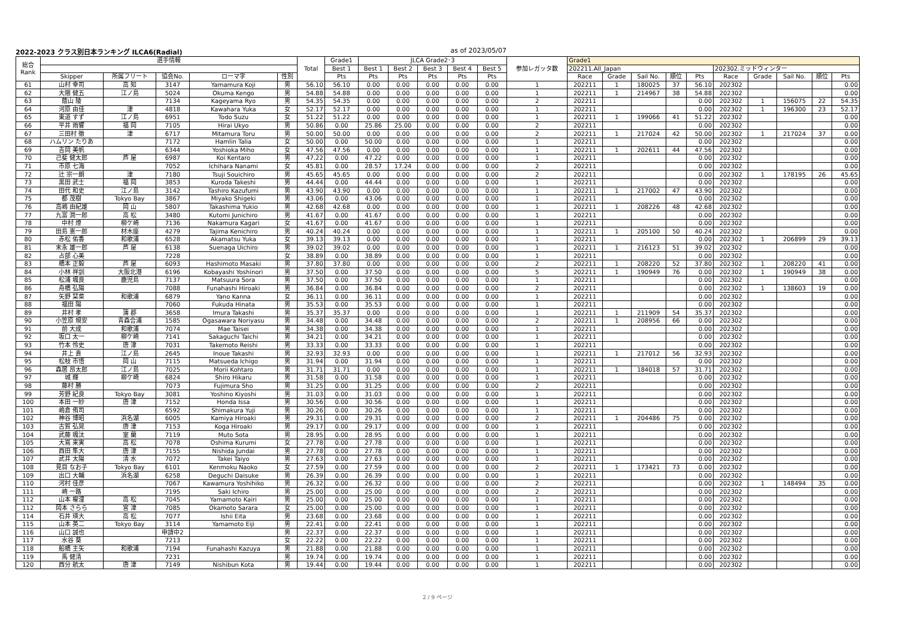2022-2023 クラス別日本ランキング ILCA6(Radial) as of 2023/05/07
| 総合 Rank | 選手情報 | | | | | Total | Grade1 | JLCA Grade2･3 | | | | | 参加レガッタ数 | Grade1 | | | | | | | | | |
| --- | --- | --- | --- | --- | --- | --- | --- | --- | --- | --- | --- | --- | --- | --- | --- | --- | --- | --- | --- | --- | --- | --- | --- |
| | | | | | | | Best 1 | Best 1 | Best 2 | Best 3 | Best 4 | Best 5 | | 202211.All_Japan | | | | | 202302.ミッドウィンター | | | | |
| | Skipper | 所属フリート | 協会No. | ローマ字 | 性別 | | Pts | Pts | Pts | Pts | Pts | Pts | | Race | Grade | Sail No. | 順位 | Pts | Race | Grade | Sail No. | 順位 | Pts |
| 61 | 山村 幸司 | 高 知 | 3147 | Yamamura Koji | 男 | 56.10 | 56.10 | 0.00 | 0.00 | 0.00 | 0.00 | 0.00 | 1 | 202211 | 1 | 180025 | 37 | 56.10 | 202302 | | | | 0.00 |
| 62 | 大隈 健五 | 江ノ島 | 5024 | Okuma Kengo | 男 | 54.88 | 54.88 | 0.00 | 0.00 | 0.00 | 0.00 | 0.00 | 1 | 202211 | 1 | 214967 | 38 | 54.88 | 202302 | | | | 0.00 |
| 63 | 蔭山 陵 | | 7134 | Kageyama Ryo | 男 | 54.35 | 54.35 | 0.00 | 0.00 | 0.00 | 0.00 | 0.00 | 2 | 202211 | | | | 0.00 | 202302 | 1 | 156075 | 22 | 54.35 |
| 64 | 河原 由佳 | 津 | 4818 | Kawahara Yuka | 女 | 52.17 | 52.17 | 0.00 | 0.00 | 0.00 | 0.00 | 0.00 | 1 | 202211 | | | | 0.00 | 202302 | 1 | 196300 | 23 | 52.17 |
| 65 | 東道 すず | 江ノ島 | 6951 | Todo Suzu | 女 | 51.22 | 51.22 | 0.00 | 0.00 | 0.00 | 0.00 | 0.00 | 1 | 202211 | 1 | 199066 | 41 | 51.22 | 202302 | | | | 0.00 |
| 66 | 平井 雨響 | 福 岡 | 7105 | Hirai Ukyo | 男 | 50.86 | 0.00 | 25.86 | 25.00 | 0.00 | 0.00 | 0.00 | 2 | 202211 | | | | 0.00 | 202302 | | | | 0.00 |
| 67 | 三田村 徹 | 津 | 6717 | Mitamura Toru | 男 | 50.00 | 50.00 | 0.00 | 0.00 | 0.00 | 0.00 | 0.00 | 2 | 202211 | 1 | 217024 | 42 | 50.00 | 202302 | 1 | 217024 | 37 | 0.00 |
| 68 | ハムリン たりあ | | 7172 | Hamlin Talia | 女 | 50.00 | 0.00 | 50.00 | 0.00 | 0.00 | 0.00 | 0.00 | 1 | 202211 | | | | 0.00 | 202302 | | | | 0.00 |
| 69 | 吉岡 美帆 | | 6344 | Yoshioka Miho | 女 | 47.56 | 47.56 | 0.00 | 0.00 | 0.00 | 0.00 | 0.00 | 1 | 202211 | 1 | 202611 | 44 | 47.56 | 202302 | | | | 0.00 |
| 70 | 己斐 健太郎 | 芦 屋 | 6987 | Koi Kentaro | 男 | 47.22 | 0.00 | 47.22 | 0.00 | 0.00 | 0.00 | 0.00 | 1 | 202211 | | | | 0.00 | 202302 | | | | 0.00 |
| 71 | 市原 七海 | | 7052 | Ichihara Nanami | 女 | 45.81 | 0.00 | 28.57 | 17.24 | 0.00 | 0.00 | 0.00 | 2 | 202211 | | | | 0.00 | 202302 | | | | 0.00 |
| 72 | 辻 宗一朗 | 津 | 7180 | Tsuji Souichiro | 男 | 45.65 | 45.65 | 0.00 | 0.00 | 0.00 | 0.00 | 0.00 | 2 | 202211 | | | | 0.00 | 202302 | 1 | 178195 | 26 | 45.65 |
| 73 | 黒田 武士 | 福 岡 | 3853 | Kuroda Takeshi | 男 | 44.44 | 0.00 | 44.44 | 0.00 | 0.00 | 0.00 | 0.00 | 1 | 202211 | | | | 0.00 | 202302 | | | | 0.00 |
| 74 | 田代 和史 | 江ノ島 | 3142 | Tashiro Kazufumi | 男 | 43.90 | 43.90 | 0.00 | 0.00 | 0.00 | 0.00 | 0.00 | 1 | 202211 | 1 | 217002 | 47 | 43.90 | 202302 | | | | 0.00 |
| 75 | 都 茂樹 | Tokyo Bay | 3867 | Miyako Shigeki | 男 | 43.06 | 0.00 | 43.06 | 0.00 | 0.00 | 0.00 | 0.00 | 1 | 202211 | | | | 0.00 | 202302 | | | | 0.00 |
| 76 | 高嶋 由紀雄 | 岡 山 | 5807 | Takashima Yukio | 男 | 42.68 | 42.68 | 0.00 | 0.00 | 0.00 | 0.00 | 0.00 | 1 | 202211 | 1 | 208226 | 48 | 42.68 | 202302 | | | | 0.00 |
| 77 | 九富 潤一郎 | 高 松 | 3480 | Kutomi Junichiro | 男 | 41.67 | 0.00 | 41.67 | 0.00 | 0.00 | 0.00 | 0.00 | 1 | 202211 | | | | 0.00 | 202302 | | | | 0.00 |
| 78 | 中村 燎 | 柳ケ崎 | 7136 | Nakamura Kagari | 女 | 41.67 | 0.00 | 41.67 | 0.00 | 0.00 | 0.00 | 0.00 | 1 | 202211 | | | | 0.00 | 202302 | | | | 0.00 |
| 79 | 田島 憲一郎 | 材木座 | 4279 | Tajima Kenichiro | 男 | 40.24 | 40.24 | 0.00 | 0.00 | 0.00 | 0.00 | 0.00 | 1 | 202211 | 1 | 205100 | 50 | 40.24 | 202302 | | | | 0.00 |
| 80 | 赤松 佑香 | 和歌浦 | 6528 | Akamatsu Yuka | 女 | 39.13 | 39.13 | 0.00 | 0.00 | 0.00 | 0.00 | 0.00 | 1 | 202211 | | | | 0.00 | 202302 | 1 | 206899 | 29 | 39.13 |
| 81 | 末永 雄一郎 | 芦 屋 | 6138 | Suenaga Uichiro | 男 | 39.02 | 39.02 | 0.00 | 0.00 | 0.00 | 0.00 | 0.00 | 1 | 202211 | 1 | 216123 | 51 | 39.02 | 202302 | | | | 0.00 |
| 82 | 占部 心美 | | 7228 | | 女 | 38.89 | 0.00 | 38.89 | 0.00 | 0.00 | 0.00 | 0.00 | 1 | 202211 | | | | 0.00 | 202302 | | | | 0.00 |
| 83 | 橋本 正毅 | 芦 屋 | 6093 | Hashimoto Masaki | 男 | 37.80 | 37.80 | 0.00 | 0.00 | 0.00 | 0.00 | 0.00 | 2 | 202211 | 1 | 208220 | 52 | 37.80 | 202302 | 1 | 208220 | 41 | 0.00 |
| 84 | 小林 祥訓 | 大阪北港 | 6196 | Kobayashi Yoshinori | 男 | 37.50 | 0.00 | 37.50 | 0.00 | 0.00 | 0.00 | 0.00 | 5 | 202211 | 1 | 190949 | 76 | 0.00 | 202302 | 1 | 190949 | 38 | 0.00 |
| 85 | 松浦 颯良 | 鹿児島 | 7137 | Matsuura Sora | 男 | 37.50 | 0.00 | 37.50 | 0.00 | 0.00 | 0.00 | 0.00 | 1 | 202211 | | | | 0.00 | 202302 | | | | 0.00 |
| 86 | 舟橋 弘陽 | | 7088 | Funahashi Hiroaki | 男 | 36.84 | 0.00 | 36.84 | 0.00 | 0.00 | 0.00 | 0.00 | 2 | 202211 | | | | 0.00 | 202302 | 1 | 138603 | 19 | 0.00 |
| 87 | 矢野 栞菜 | 和歌浦 | 6879 | Yano Kanna | 女 | 36.11 | 0.00 | 36.11 | 0.00 | 0.00 | 0.00 | 0.00 | 1 | 202211 | | | | 0.00 | 202302 | | | | 0.00 |
| 88 | 福田 陽 | | 7060 | Fukuda Hinata | 男 | 35.53 | 0.00 | 35.53 | 0.00 | 0.00 | 0.00 | 0.00 | 1 | 202211 | | | | 0.00 | 202302 | | | | 0.00 |
| 89 | 井村 孝 | 蒲 郡 | 3658 | Imura Takashi | 男 | 35.37 | 35.37 | 0.00 | 0.00 | 0.00 | 0.00 | 0.00 | 1 | 202211 | 1 | 211909 | 54 | 35.37 | 202302 | | | | 0.00 |
| 90 | 小笠原 規安 | 青森合浦 | 1585 | Ogasawara Noriyasu | 男 | 34.48 | 0.00 | 34.48 | 0.00 | 0.00 | 0.00 | 0.00 | 2 | 202211 | 1 | 208956 | 66 | 0.00 | 202302 | | | | 0.00 |
| 91 | 前 大成 | 和歌浦 | 7074 | Mae Taisei | 男 | 34.38 | 0.00 | 34.38 | 0.00 | 0.00 | 0.00 | 0.00 | 1 | 202211 | | | | 0.00 | 202302 | | | | 0.00 |
| 92 | 坂口 太一 | 柳ケ崎 | 7141 | Sakaguchi Taichi | 男 | 34.21 | 0.00 | 34.21 | 0.00 | 0.00 | 0.00 | 0.00 | 1 | 202211 | | | | 0.00 | 202302 | | | | 0.00 |
| 93 | 竹本 怜史 | 唐 津 | 7031 | Takemoto Reishi | 男 | 33.33 | 0.00 | 33.33 | 0.00 | 0.00 | 0.00 | 0.00 | 1 | 202211 | | | | 0.00 | 202302 | | | | 0.00 |
| 94 | 井上 貴 | 江ノ島 | 2645 | Inoue Takashi | 男 | 32.93 | 32.93 | 0.00 | 0.00 | 0.00 | 0.00 | 0.00 | 1 | 202211 | 1 | 217012 | 56 | 32.93 | 202302 | | | | 0.00 |
| 95 | 松枝 市悟 | 岡 山 | 7115 | Matsueda Ichigo | 男 | 31.94 | 0.00 | 31.94 | 0.00 | 0.00 | 0.00 | 0.00 | 1 | 202211 | | | | 0.00 | 202302 | | | | 0.00 |
| 96 | 森居 昂太郎 | 江ノ島 | 7025 | Morii Kohtaro | 男 | 31.71 | 31.71 | 0.00 | 0.00 | 0.00 | 0.00 | 0.00 | 1 | 202211 | 1 | 184018 | 57 | 31.71 | 202302 | | | | 0.00 |
| 97 | 城 輝 | 柳ケ崎 | 6824 | Shiro Hikaru | 男 | 31.58 | 0.00 | 31.58 | 0.00 | 0.00 | 0.00 | 0.00 | 1 | 202211 | | | | 0.00 | 202302 | | | | 0.00 |
| 98 | 藤村 勝 | | 7073 | Fujimura Sho | 男 | 31.25 | 0.00 | 31.25 | 0.00 | 0.00 | 0.00 | 0.00 | 2 | 202211 | | | | 0.00 | 202302 | | | | 0.00 |
| 99 | 芳野 紀良 | Tokyo Bay | 3081 | Yoshino Kiyoshi | 男 | 31.03 | 0.00 | 31.03 | 0.00 | 0.00 | 0.00 | 0.00 | 1 | 202211 | | | | 0.00 | 202302 | | | | 0.00 |
| 100 | 本田 一紗 | 唐 津 | 7152 | Honda Issa | 男 | 30.56 | 0.00 | 30.56 | 0.00 | 0.00 | 0.00 | 0.00 | 1 | 202211 | | | | 0.00 | 202302 | | | | 0.00 |
| 101 | 嶋倉 侑司 | | 6592 | Shimakura Yuji | 男 | 30.26 | 0.00 | 30.26 | 0.00 | 0.00 | 0.00 | 0.00 | 1 | 202211 | | | | 0.00 | 202302 | | | | 0.00 |
| 102 | 神谷 博昭 | 浜名湖 | 6005 | Kamiya Hiroaki | 男 | 29.31 | 0.00 | 29.31 | 0.00 | 0.00 | 0.00 | 0.00 | 2 | 202211 | 1 | 204486 | 75 | 0.00 | 202302 | | | | 0.00 |
| 103 | 古賀 弘晃 | 唐 津 | 7153 | Koga Hiroaki | 男 | 29.17 | 0.00 | 29.17 | 0.00 | 0.00 | 0.00 | 0.00 | 1 | 202211 | | | | 0.00 | 202302 | | | | 0.00 |
| 104 | 武藤 颯汰 | 室 蘭 | 7119 | Muto Sota | 男 | 28.95 | 0.00 | 28.95 | 0.00 | 0.00 | 0.00 | 0.00 | 1 | 202211 | | | | 0.00 | 202302 | | | | 0.00 |
| 105 | 大嶌 来実 | 高 松 | 7078 | Oshima Kurumi | 女 | 27.78 | 0.00 | 27.78 | 0.00 | 0.00 | 0.00 | 0.00 | 1 | 202211 | | | | 0.00 | 202302 | | | | 0.00 |
| 106 | 西田 隼大 | 唐 津 | 7155 | Nishida Jundai | 男 | 27.78 | 0.00 | 27.78 | 0.00 | 0.00 | 0.00 | 0.00 | 1 | 202211 | | | | 0.00 | 202302 | | | | 0.00 |
| 107 | 武井 太陽 | 清 水 | 7072 | Takei Taiyo | 男 | 27.63 | 0.00 | 27.63 | 0.00 | 0.00 | 0.00 | 0.00 | 1 | 202211 | | | | 0.00 | 202302 | | | | 0.00 |
| 108 | 見目 なお子 | Tokyo Bay | 6101 | Kenmoku Naoko | 女 | 27.59 | 0.00 | 27.59 | 0.00 | 0.00 | 0.00 | 0.00 | 2 | 202211 | 1 | 173421 | 73 | 0.00 | 202302 | | | | 0.00 |
| 109 | 出口 大輔 | 浜名湖 | 6258 | Deguchi Daisuke | 男 | 26.39 | 0.00 | 26.39 | 0.00 | 0.00 | 0.00 | 0.00 | 1 | 202211 | | | | 0.00 | 202302 | | | | 0.00 |
| 110 | 河村 佳彦 | | 7067 | Kawamura Yoshihiko | 男 | 26.32 | 0.00 | 26.32 | 0.00 | 0.00 | 0.00 | 0.00 | 2 | 202211 | | | | 0.00 | 202302 | 1 | 148494 | 35 | 0.00 |
| 111 | 崎 一路 | | 7195 | Saki Ichiro | 男 | 25.00 | 0.00 | 25.00 | 0.00 | 0.00 | 0.00 | 0.00 | 2 | 202211 | | | | 0.00 | 202302 | | | | 0.00 |
| 112 | 山本 櫂浬 | 高 松 | 7045 | Yamamoto Kairi | 男 | 25.00 | 0.00 | 25.00 | 0.00 | 0.00 | 0.00 | 0.00 | 1 | 202211 | | | | 0.00 | 202302 | | | | 0.00 |
| 112 | 岡本 さらら | 宮 津 | 7085 | Okamoto Sarara | 女 | 25.00 | 0.00 | 25.00 | 0.00 | 0.00 | 0.00 | 0.00 | 1 | 202211 | | | | 0.00 | 202302 | | | | 0.00 |
| 114 | 石井 瑛大 | 高 松 | 7077 | Ishii Eita | 男 | 23.68 | 0.00 | 23.68 | 0.00 | 0.00 | 0.00 | 0.00 | 1 | 202211 | | | | 0.00 | 202302 | | | | 0.00 |
| 115 | 山本 英二 | Tokyo Bay | 3114 | Yamamoto Eiji | 男 | 22.41 | 0.00 | 22.41 | 0.00 | 0.00 | 0.00 | 0.00 | 1 | 202211 | | | | 0.00 | 202302 | | | | 0.00 |
| 116 | 山口 誠也 | | 申請中2 | | 男 | 22.37 | 0.00 | 22.37 | 0.00 | 0.00 | 0.00 | 0.00 | 1 | 202211 | | | | 0.00 | 202302 | | | | 0.00 |
| 117 | 水谷 葵 | | 7213 | | 女 | 22.22 | 0.00 | 22.22 | 0.00 | 0.00 | 0.00 | 0.00 | 1 | 202211 | | | | 0.00 | 202302 | | | | 0.00 |
| 118 | 船橋 主矢 | 和歌浦 | 7194 | Funahashi Kazuya | 男 | 21.88 | 0.00 | 21.88 | 0.00 | 0.00 | 0.00 | 0.00 | 1 | 202211 | | | | 0.00 | 202302 | | | | 0.00 |
| 119 | 馬 健清 | | 7231 | | 男 | 19.74 | 0.00 | 19.74 | 0.00 | 0.00 | 0.00 | 0.00 | 1 | 202211 | | | | 0.00 | 202302 | | | | 0.00 |
| 120 | 西分 航太 | 唐 津 | 7149 | Nishibun Kota | 男 | 19.44 | 0.00 | 19.44 | 0.00 | 0.00 | 0.00 | 0.00 | 1 | 202211 | | | | 0.00 | 202302 | | | | 0.00 |
2 / 9 ページ